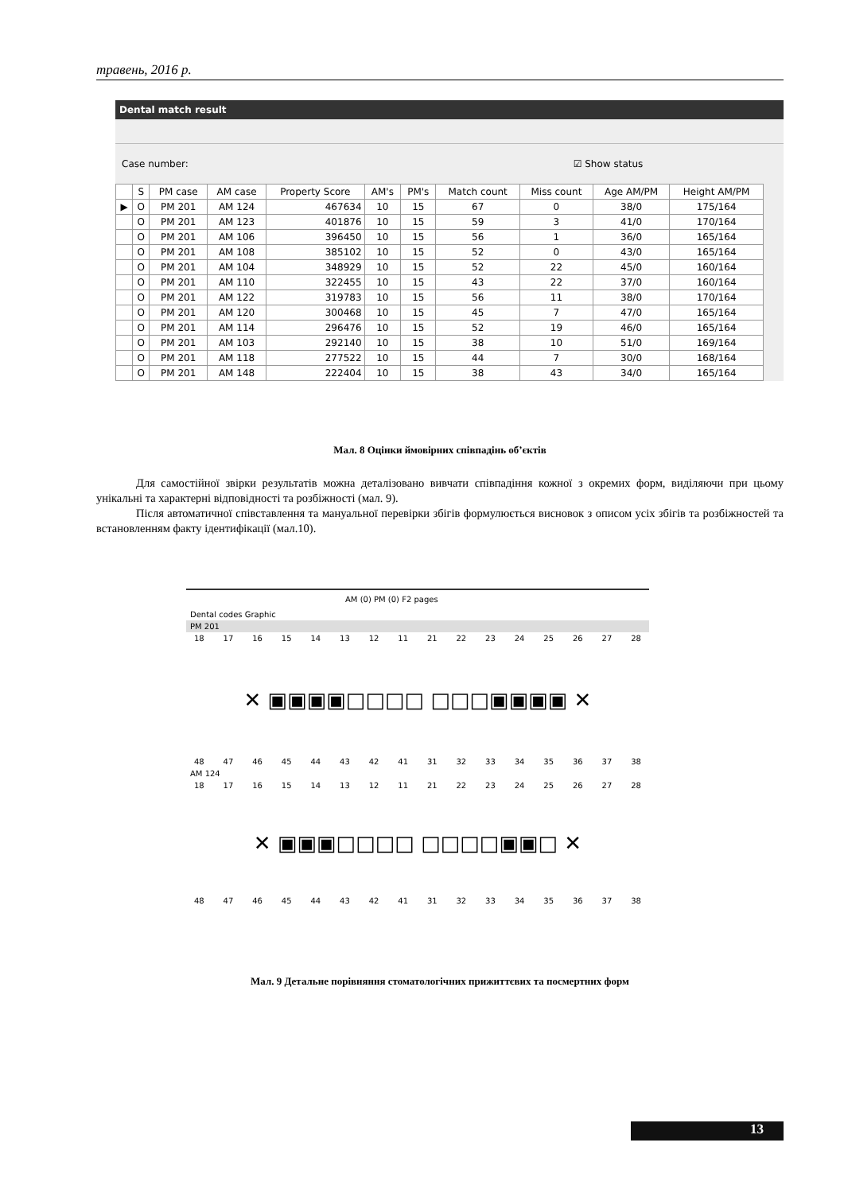травень, 2016 р.
Dental match result
Case number: ☑ Show status
| | S | PM case | AM case | Property Score | AM's | PM's | Match count | Miss count | Age AM/PM | Height AM/PM |
| --- | --- | --- | --- | --- | --- | --- | --- | --- | --- | --- |
| ▶ | O | PM 201 | AM 124 | 467634 | 10 | 15 | 67 | 0 | 38/0 | 175/164 |
| | O | PM 201 | AM 123 | 401876 | 10 | 15 | 59 | 3 | 41/0 | 170/164 |
| | O | PM 201 | AM 106 | 396450 | 10 | 15 | 56 | 1 | 36/0 | 165/164 |
| | O | PM 201 | AM 108 | 385102 | 10 | 15 | 52 | 0 | 43/0 | 165/164 |
| | O | PM 201 | AM 104 | 348929 | 10 | 15 | 52 | 22 | 45/0 | 160/164 |
| | O | PM 201 | AM 110 | 322455 | 10 | 15 | 43 | 22 | 37/0 | 160/164 |
| | O | PM 201 | AM 122 | 319783 | 10 | 15 | 56 | 11 | 38/0 | 170/164 |
| | O | PM 201 | AM 120 | 300468 | 10 | 15 | 45 | 7 | 47/0 | 165/164 |
| | O | PM 201 | AM 114 | 296476 | 10 | 15 | 52 | 19 | 46/0 | 165/164 |
| | O | PM 201 | AM 103 | 292140 | 10 | 15 | 38 | 10 | 51/0 | 169/164 |
| | O | PM 201 | AM 118 | 277522 | 10 | 15 | 44 | 7 | 30/0 | 168/164 |
| | O | PM 201 | AM 148 | 222404 | 10 | 15 | 38 | 43 | 34/0 | 165/164 |
Мал. 8 Оцінки ймовірних співпадінь об’єктів
Для самостійної звірки результатів можна деталізовано вивчати співпадіння кожної з окремих форм, виділяючи при цьому унікальні та характерні відповідності та розбіжності (мал. 9).
Після автоматичної співставлення та мануальної перевірки збігів формулюється висновок з описом усіх збігів та розбіжностей та встановленням факту ідентифікації (мал.10).
AM (0) PM (0) F2 pages
Dental codes Graphic
PM 201
18 17 16 15 14 13 12 11 21 22 23 24 25 26 27 28
✕ ▣▣▣▣□□□□ □□□▣▣▣▣ ✕
48 47 46 45 44 43 42 41 31 32 33 34 35 36 37 38
AM 124
18 17 16 15 14 13 12 11 21 22 23 24 25 26 27 28
✕ ▣▣▣□□□□ □□□□▣▣□ ✕
48 47 46 45 44 43 42 41 31 32 33 34 35 36 37 38
Мал. 9 Детальне порівняння стоматологічних прижиттєвих та посмертних форм
13